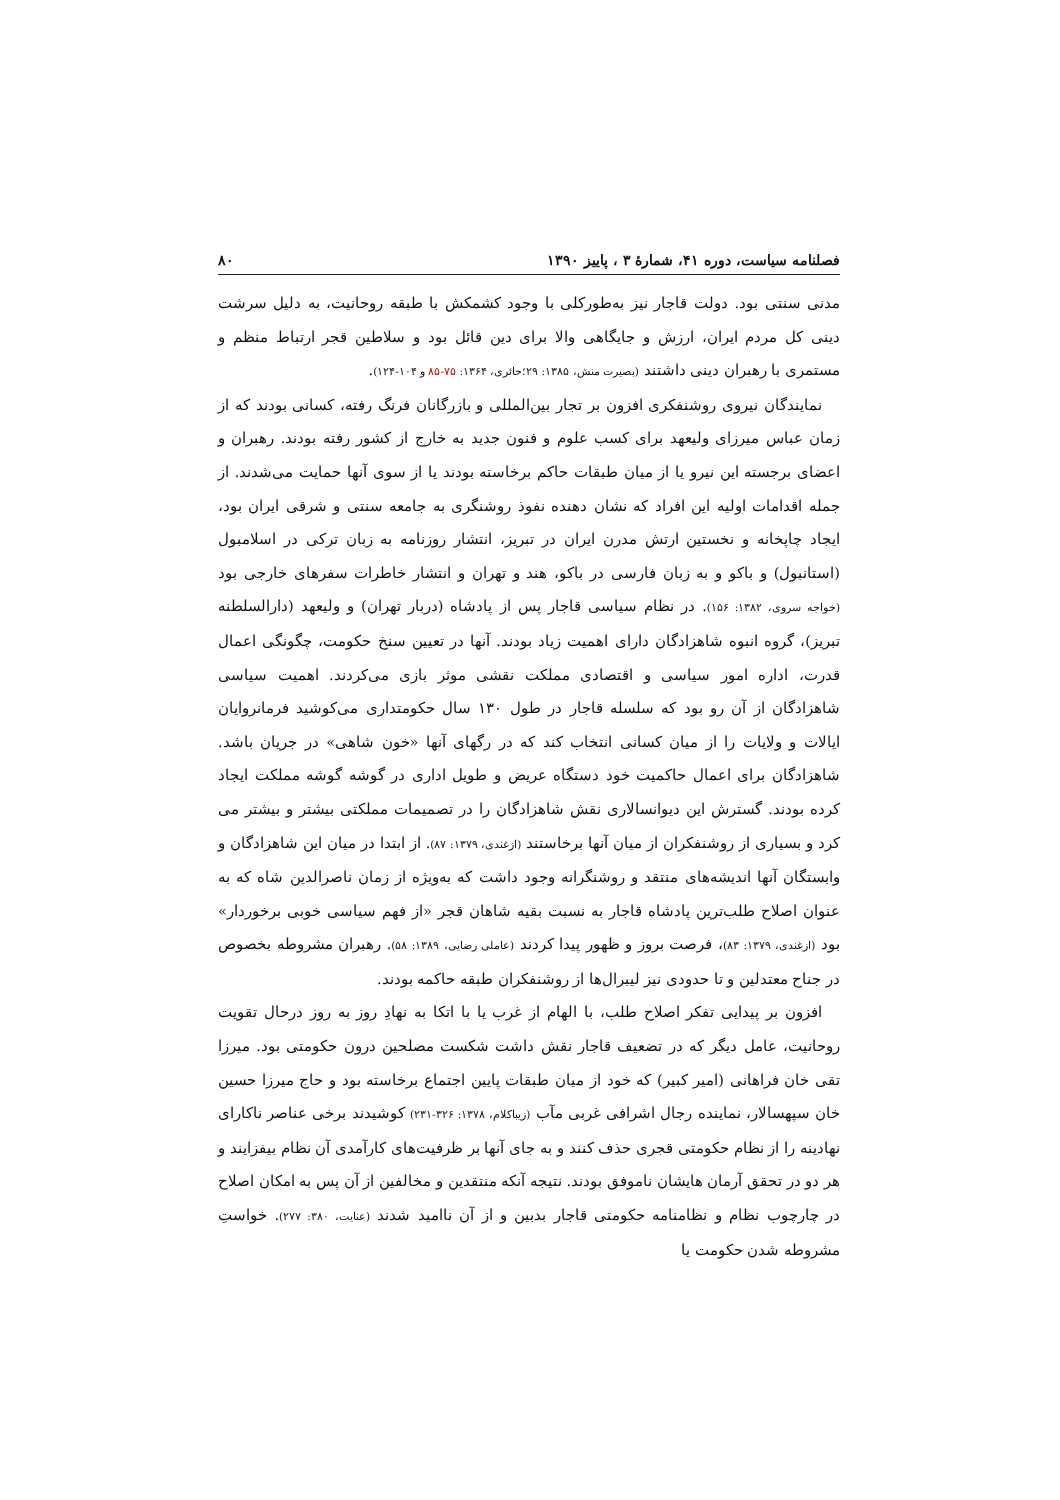فصلنامه سیاست، دوره ۴۱، شمارۀ ۳ ، پاییز ۱۳۹۰ ۸۰
مدنی سنتی بود. دولت قاجار نیز به‌طورکلی با وجود کشمکش با طبقه روحانیت، به دلیل سرشت دینی کل مردم ایران، ارزش و جایگاهی والا برای دین قائل بود و سلاطین قجر ارتباط منظم و مستمری با رهبران دینی داشتند (بصیرت منش، ۱۳۸۵: ۲۹؛حائری، ۱۳۶۴: ۷۵-۸۵ و ۱۰۴-۱۲۴).
نمایندگان نیروی روشنفکری افزون بر تجار بین‌المللی و بازرگانان فرنگ رفته، کسانی بودند که از زمان عباس میرزای ولیعهد برای کسب علوم و فنون جدید به خارج از کشور رفته بودند. رهبران و اعضای برجسته این نیرو یا از میان طبقات حاکم برخاسته بودند یا از سوی آنها حمایت می‌شدند. از جمله اقدامات اولیه این افراد که نشان دهنده نفوذ روشنگری به جامعه سنتی و شرقی ایران بود، ایجاد چاپخانه و نخستین ارتش مدرن ایران در تبریز، انتشار روزنامه به زبان ترکی در اسلامبول (استانبول) و باکو و به زبان فارسی در باکو، هند و تهران و انتشار خاطرات سفرهای خارجی بود (خواجه سروی، ۱۳۸۲: ۱۵۶). در نظام سیاسی قاجار پس از پادشاه (دربار تهران) و ولیعهد (دارالسلطنه تبریز)، گروه انبوه شاهزادگان دارای اهمیت زیاد بودند. آنها در تعیین سنخ حکومت، چگونگی اعمال قدرت، اداره امور سیاسی و اقتصادی مملکت نقشی موثر بازی می‌کردند. اهمیت سیاسی شاهزادگان از آن رو بود که سلسله قاجار در طول ۱۳۰ سال حکومتداری می‌کوشید فرمانروایان ایالات و ولایات را از میان کسانی انتخاب کند که در رگهای آنها «خون شاهی» در جریان باشد. شاهزادگان برای اعمال حاکمیت خود دستگاه عریض و طویل اداری در گوشه گوشه مملکت ایجاد کرده بودند. گسترش این دیوانسالاری نقش شاهزادگان را در تصمیمات مملکتی بیشتر و بیشتر می کرد و بسیاری از روشنفکران از میان آنها برخاستند (ازغندی، ۱۳۷۹: ۸۷). از ابتدا در میان این شاهزادگان و وابستگان آنها اندیشه‌های منتقد و روشنگرانه وجود داشت که به‌ویژه از زمان ناصرالدین شاه که به عنوان اصلاح طلب‌ترین پادشاه قاجار به نسبت بقیه شاهان قجر «از فهم سیاسی خوبی برخوردار» بود (ازغندی، ۱۳۷۹: ۸۳)، فرصت بروز و ظهور پیدا کردند (عاملی رضایی، ۱۳۸۹: ۵۸). رهبران مشروطه بخصوص در جناح معتدلین و تا حدودی نیز لیبرال‌ها از روشنفکران طبقه حاکمه بودند.
افزون بر پیدایی تفکر اصلاح طلب، با الهام از غرب یا با اتکا به نهادِ روز به روز درحال تقویت روحانیت، عامل دیگر که در تضعیف قاجار نقش داشت شکست مصلحین درون حکومتی بود. میرزا تقی خان فراهانی (امیر کبیر) که خود از میان طبقات پایین اجتماع برخاسته بود و حاج میرزا حسین خان سپهسالار، نماینده رجال اشرافی غربی مآب (زیباکلام، ۱۳۷۸: ۳۲۶-۲۳۱) کوشیدند برخی عناصر ناکارای نهادینه را از نظام حکومتی قجری حذف کنند و به جای آنها بر ظرفیت‌های کارآمدی آن نظام بیفزایند و هر دو در تحقق آرمان هایشان ناموفق بودند. نتیجه آنکه منتقدین و مخالفین از آن پس به امکان اصلاح در چارچوب نظام و نظامنامه حکومتی قاجار بدبین و از آن ناامید شدند (عنایت، ۳۸۰: ۲۷۷). خواستِ مشروطه شدن حکومت یا